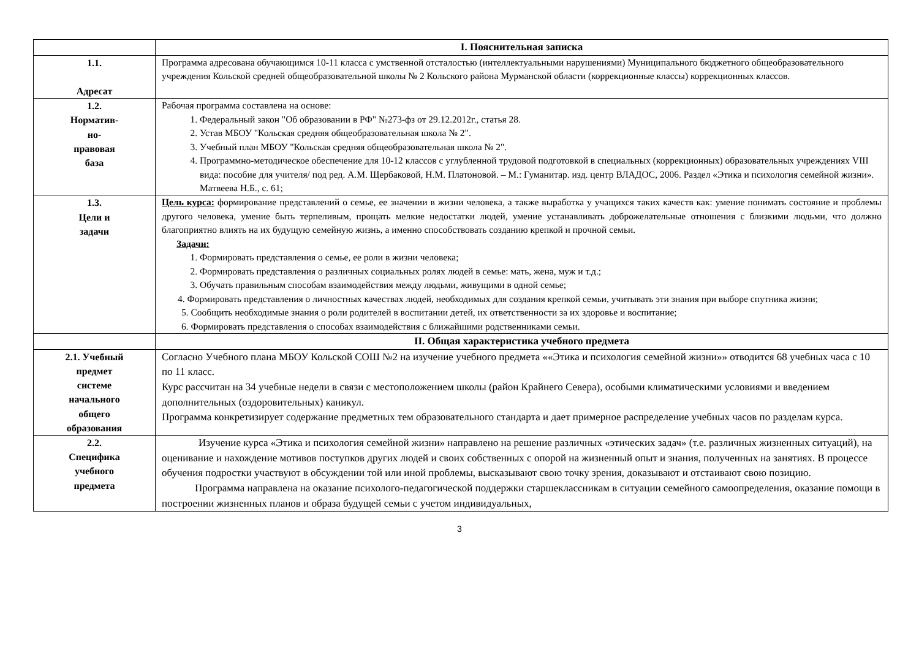| | I. Пояснительная записка |
| 1.1. Адресат | Программа адресована обучающимся 10-11 класса с умственной отсталостью (интеллектуальными нарушениями) Муниципального бюджетного общеобразовательного учреждения Кольской средней общеобразовательной школы № 2 Кольского района Мурманской области (коррекционные классы) коррекционных классов. |
| 1.2. Норматив- но- правовая база | Рабочая программа составлена на основе: 1. Федеральный закон "Об образовании в РФ" №273-фз от 29.12.2012г., статья 28. 2. Устав МБОУ "Кольская средняя общеобразовательная школа № 2". 3. Учебный план МБОУ "Кольская средняя общеобразовательная школа № 2". 4. Программно-методическое обеспечение для 10-12 классов с углубленной трудовой подготовкой в специальных (коррекционных) образовательных учреждениях VIII вида: пособие для учителя/ под ред. А.М. Щербаковой, Н.М. Платоновой. – М.: Гуманитар. изд. центр ВЛАДОС, 2006. Раздел «Этика и психология семейной жизни». Матвеева Н.Б., с. 61; |
| 1.3. Цели и задачи | Цель курса: формирование представлений о семье, ее значении в жизни человека, а также выработка у учащихся таких качеств как: умение понимать состояние и проблемы другого человека, умение быть терпеливым, прощать мелкие недостатки людей, умение устанавливать доброжелательные отношения с близкими людьми, что должно благоприятно влиять на их будущую семейную жизнь, а именно способствовать созданию крепкой и прочной семьи. Задачи: 1. Формировать представления о семье, ее роли в жизни человека; 2. Формировать представления о различных социальных ролях людей в семье: мать, жена, муж и т.д.; 3. Обучать правильным способам взаимодействия между людьми, живущими в одной семье; 4. Формировать представления о личностных качествах людей, необходимых для создания крепкой семьи, учитывать эти знания при выборе спутника жизни; 5. Сообщить необходимые знания о роли родителей в воспитании детей, их ответственности за их здоровье и воспитание; 6. Формировать представления о способах взаимодействия с ближайшими родственниками семьи. |
| | II. Общая характеристика учебного предмета |
| 2.1. Учебный предмет системе начального общего образования | Согласно Учебного плана МБОУ Кольской СОШ №2 на изучение учебного предмета ««Этика и психология семейной жизни»» отводится 68 учебных часа с 10 по 11 класс. Курс рассчитан на 34 учебные недели в связи с местоположением школы (район Крайнего Севера), особыми климатическими условиями и введением дополнительных (оздоровительных) каникул. Программа конкретизирует содержание предметных тем образовательного стандарта и дает примерное распределение учебных часов по разделам курса. |
| 2.2. Специфика учебного предмета | Изучение курса «Этика и психология семейной жизни» направлено на решение различных «этических задач» (т.е. различных жизненных ситуаций), на оценивание и нахождение мотивов поступков других людей и своих собственных с опорой на жизненный опыт и знания, полученных на занятиях. В процессе обучения подростки участвуют в обсуждении той или иной проблемы, высказывают свою точку зрения, доказывают и отстаивают свою позицию. Программа направлена на оказание психолого-педагогической поддержки старшеклассникам в ситуации семейного самоопределения, оказание помощи в построении жизненных планов и образа будущей семьи с учетом индивидуальных, |
3